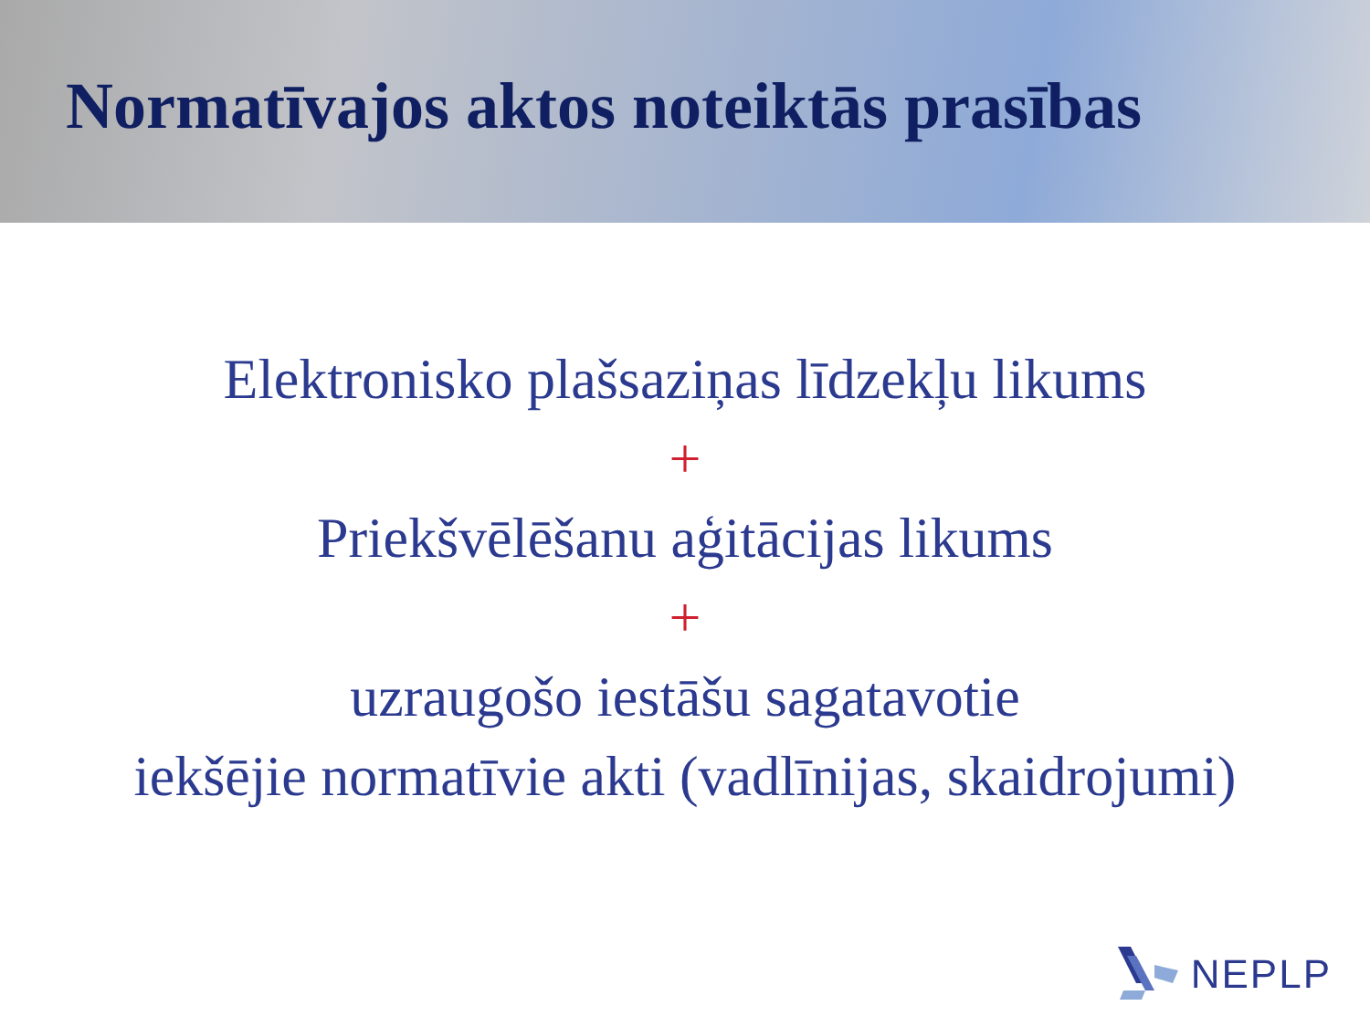Normatīvajos aktos noteiktās prasības
Elektronisko plašsaziņas līdzekļu likums
+
Priekšvēlēšanu aģitācijas likums
+
uzraugošo iestāšu sagatavotie
iekšējie normatīvie akti (vadlīnijas, skaidrojumi)
NEPLP